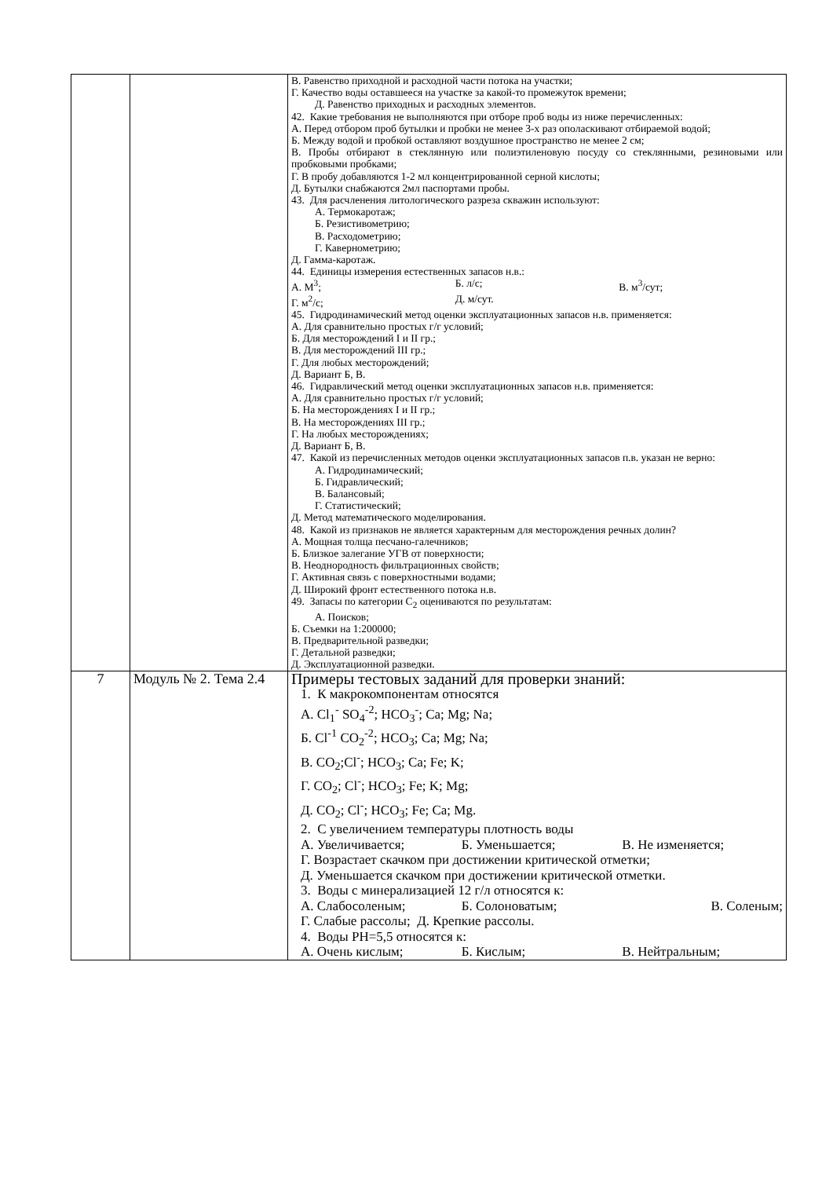| | | В. Равенство приходной и расходной части потока на участки; Г. Качество воды оставшееся на участке за какой-то промежуток времени; Д. Равенство приходных и расходных элементов. 42. Какие требования не выполняются при отборе проб воды из ниже перечисленных: А. Перед отбором проб бутылки и пробки не менее 3-х раз ополаскивают отбираемой водой; Б. Между водой и пробкой оставляют воздушное пространство не менее 2 см; В. Пробы отбирают в стеклянную или полиэтиленовую посуду со стеклянными, резиновыми или пробковыми пробками; Г. В пробу добавляются 1-2 мл концентрированной серной кислоты; Д. Бутылки снабжаются 2мл паспортами пробы. 43. Для расчленения литологического разреза скважин используют: А. Термокаротаж; Б. Резистивометрию; В. Расходометрию; Г. Кавернометрию; Д. Гамма-каротаж. 44. Единицы измерения естественных запасов н.в.: А. М<sup>3</sup>; Б. л/с; В. м<sup>3</sup>/сут; Г. м<sup>2</sup>/с; Д. м/сут. 45. Гидродинамический метод оценки эксплуатационных запасов н.в. применяется: А. Для сравнительно простых г/г условий; Б. Для месторождений I и II гр.; В. Для месторождений III гр.; Г. Для любых месторождений; Д. Вариант Б, В. 46. Гидравлический метод оценки эксплуатационных запасов н.в. применяется: А. Для сравнительно простых г/г условий; Б. На месторождениях I и II гр.; В. На месторождениях III гр.; Г. На любых месторождениях; Д. Вариант Б, В. 47. Какой из перечисленных методов оценки эксплуатационных запасов п.в. указан не верно: А. Гидродинамический; Б. Гидравлический; В. Балансовый; Г. Статистический; Д. Метод математического моделирования. 48. Какой из признаков не является характерным для месторождения речных долин? А. Мощная толща песчано-галечников; Б. Близкое залегание УГВ от поверхности; В. Неоднородность фильтрационных свойств; Г. Активная связь с поверхностными водами; Д. Широкий фронт естественного потока н.в. 49. Запасы по категории С<sub>2</sub> оцениваются по результатам: А. Поисков; Б. Съемки на 1:200000; В. Предварительной разведки; Г. Детальной разведки; Д. Эксплуатационной разведки. |
| 7 | Модуль № 2. Тема 2.4 | Примеры тестовых заданий для проверки знаний: 1. К макрокомпонентам относятся А. Cl<sub>1</sub><sup>-</sup> SO<sub>4</sub><sup>-2</sup>; HCO<sub>3</sub><sup>-</sup>; Ca; Mg; Na; Б. Cl<sup>-1</sup> CO<sub>2</sub><sup>-2</sup>; HCO<sub>3</sub>; Ca; Mg; Na; В. CO<sub>2</sub>;Cl<sup>-</sup>; HCO<sub>3</sub>; Ca; Fe; K; Г. CO<sub>2</sub>; Cl<sup>-</sup>; HCO<sub>3</sub>; Fe; K; Mg; Д. CO<sub>2</sub>; Cl<sup>-</sup>; HCO<sub>3</sub>; Fe; Ca; Mg. 2. С увеличением температуры плотность воды А. Увеличивается; Б. Уменьшается; В. Не изменяется; Г. Возрастает скачком при достижении критической отметки; Д. Уменьшается скачком при достижении критической отметки. 3. Воды с минерализацией 12 г/л относятся к: А. Слабосоленым; Б. Солоноватым; В. Соленым; Г. Слабые рассолы; Д. Крепкие рассолы. 4. Воды PH=5,5 относятся к: А. Очень кислым; Б. Кислым; В. Нейтральным; |